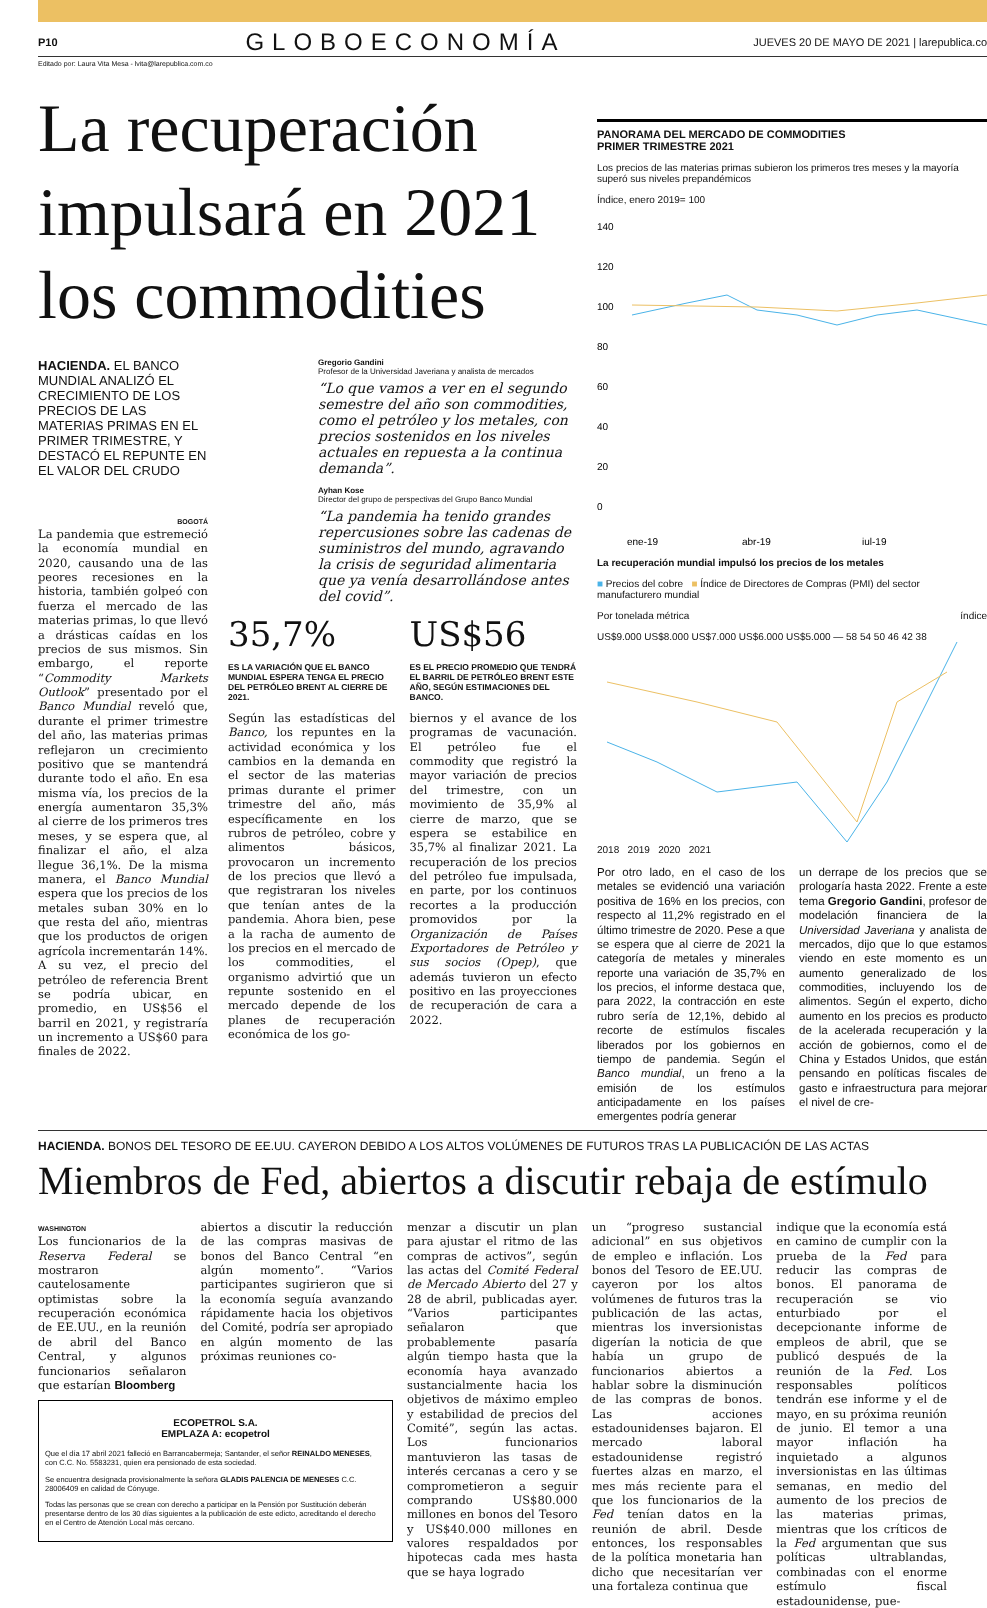P10 GLOBOECONOMÍA JUEVES 20 DE MAYO DE 2021 | larepublica.co
Editado por: Laura Vita Mesa - lvita@larepublica.com.co
La recuperación impulsará en 2021 los commodities
HACIENDA. EL BANCO MUNDIAL ANALIZÓ EL CRECIMIENTO DE LOS PRECIOS DE LAS MATERIAS PRIMAS EN EL PRIMER TRIMESTRE, Y DESTACÓ EL REPUNTE EN EL VALOR DEL CRUDO
BOGOTÁ
La pandemia que estremeció la economía mundial en 2020, causando una de las peores recesiones en la historia, también golpeó con fuerza el mercado de las materias primas, lo que llevó a drásticas caídas en los precios de sus mismos. Sin embargo, el reporte “Commodity Markets Outlook” presentado por el Banco Mundial reveló que, durante el primer trimestre del año, las materias primas reflejaron un crecimiento positivo que se mantendrá durante todo el año. En esa misma vía, los precios de la energía aumentaron 35,3% al cierre de los primeros tres meses, y se espera que, al finalizar el año, el alza llegue 36,1%. De la misma manera, el Banco Mundial espera que los precios de los metales suban 30% en lo que resta del año, mientras que los productos de origen agrícola incrementarán 14%. A su vez, el precio del petróleo de referencia Brent se podría ubicar, en promedio, en US$56 el barril en 2021, y registraría un incremento a US$60 para finales de 2022.
Gregorio Gandini
Profesor de la Universidad Javeriana y analista de mercados
“Lo que vamos a ver en el segundo semestre del año son commodities, como el petróleo y los metales, con precios sostenidos en los niveles actuales en repuesta a la continua demanda”.
Ayhan Kose
Director del grupo de perspectivas del Grupo Banco Mundial
“La pandemia ha tenido grandes repercusiones sobre las cadenas de suministros del mundo, agravando la crisis de seguridad alimentaria que ya venía desarrollándose antes del covid”.
35,7%
ES LA VARIACIÓN QUE EL BANCO MUNDIAL ESPERA TENGA EL PRECIO DEL PETRÓLEO BRENT AL CIERRE DE 2021.
US$56
ES EL PRECIO PROMEDIO QUE TENDRÁ EL BARRIL DE PETRÓLEO BRENT ESTE AÑO, SEGÚN ESTIMACIONES DEL BANCO.
Según las estadísticas del Banco, los repuntes en la actividad económica y los cambios en la demanda en el sector de las materias primas durante el primer trimestre del año, más específicamente en los rubros de petróleo, cobre y alimentos básicos, provocaron un incremento de los precios que llevó a que registraran los niveles que tenían antes de la pandemia. Ahora bien, pese a la racha de aumento de los precios en el mercado de los commodities, el organismo advirtió que un repunte sostenido en el mercado depende de los planes de recuperación económica de los go-
biernos y el avance de los programas de vacunación. El petróleo fue el commodity que registró la mayor variación de precios del trimestre, con un movimiento de 35,9% al cierre de marzo, que se espera se estabilice en 35,7% al finalizar 2021. La recuperación de los precios del petróleo fue impulsada, en parte, por los continuos recortes a la producción promovidos por la Organización de Países Exportadores de Petróleo y sus socios (Opep), que además tuvieron un efecto positivo en las proyecciones de recuperación de cara a 2022.
PANORAMA DEL MERCADO DE COMMODITIES
PRIMER TRIMESTRE 2021
Los precios de las materias primas subieron los primeros tres meses y la mayoría superó sus niveles prepandémicos
Índice, enero 2019= 100
140
120
100
80
60
40
20
0
ene-19
abr-19
jul-19
La recuperación mundial impulsó los precios de los metales
■ Precios del cobre ■ Índice de Directores de Compras (PMI) del sector manufacturero mundial
Por tonelada métrica índice
US$9.000 US$8.000 US$7.000 US$6.000 US$5.000 — 58 54 50 46 42 38
2018 2019 2020 2021
Por otro lado, en el caso de los metales se evidenció una variación positiva de 16% en los precios, con respecto al 11,2% registrado en el último trimestre de 2020. Pese a que se espera que al cierre de 2021 la categoría de metales y minerales reporte una variación de 35,7% en los precios, el informe destaca que, para 2022, la contracción en este rubro sería de 12,1%, debido al recorte de estímulos fiscales liberados por los gobiernos en tiempo de pandemia. Según el Banco mundial, un freno a la emisión de los estímulos anticipadamente en los países emergentes podría generar
un derrape de los precios que se prologaría hasta 2022. Frente a este tema Gregorio Gandini, profesor de modelación financiera de la Universidad Javeriana y analista de mercados, dijo que lo que estamos viendo en este momento es un aumento generalizado de los commodities, incluyendo los de alimentos. Según el experto, dicho aumento en los precios es producto de la acelerada recuperación y la acción de gobiernos, como el de China y Estados Unidos, que están pensando en políticas fiscales de gasto e infraestructura para mejorar el nivel de cre-
HACIENDA. BONOS DEL TESORO DE EE.UU. CAYERON DEBIDO A LOS ALTOS VOLÚMENES DE FUTUROS TRAS LA PUBLICACIÓN DE LAS ACTAS
Miembros de Fed, abiertos a discutir rebaja de estímulo
WASHINGTON
Los funcionarios de la Reserva Federal se mostraron cautelosamente optimistas sobre la recuperación económica de EE.UU., en la reunión de abril del Banco Central, y algunos funcionarios señalaron que estarían Bloomberg
abiertos a discutir la reducción de las compras masivas de bonos del Banco Central “en algún momento”. “Varios participantes sugirieron que si la economía seguía avanzando rápidamente hacia los objetivos del Comité, podría ser apropiado en algún momento de las próximas reuniones co-
ECOPETROL S.A.
EMPLAZA A: ecopetrol
Que el día 17 abril 2021 falleció en Barrancabermeja; Santander, el señor REINALDO MENESES, con C.C. No. 5583231, quien era pensionado de esta sociedad.
Se encuentra designada provisionalmente la señora GLADIS PALENCIA DE MENESES C.C. 28006409 en calidad de Cónyuge.
Todas las personas que se crean con derecho a participar en la Pensión por Sustitución deberán presentarse dentro de los 30 días siguientes a la publicación de este edicto, acreditando el derecho en el Centro de Atención Local más cercano.
menzar a discutir un plan para ajustar el ritmo de las compras de activos”, según las actas del Comité Federal de Mercado Abierto del 27 y 28 de abril, publicadas ayer. “Varios participantes señalaron que probablemente pasaría algún tiempo hasta que la economía haya avanzado sustancialmente hacia los objetivos de máximo empleo y estabilidad de precios del Comité”, según las actas. Los funcionarios mantuvieron las tasas de interés cercanas a cero y se comprometieron a seguir comprando US$80.000 millones en bonos del Tesoro y US$40.000 millones en valores respaldados por hipotecas cada mes hasta que se haya logrado
un “progreso sustancial adicional” en sus objetivos de empleo e inflación. Los bonos del Tesoro de EE.UU. cayeron por los altos volúmenes de futuros tras la publicación de las actas, mientras los inversionistas digerían la noticia de que había un grupo de funcionarios abiertos a hablar sobre la disminución de las compras de bonos. Las acciones estadounidenses bajaron. El mercado laboral estadounidense registró fuertes alzas en marzo, el mes más reciente para el que los funcionarios de la Fed tenían datos en la reunión de abril. Desde entonces, los responsables de la política monetaria han dicho que necesitarían ver una fortaleza continua que
indique que la economía está en camino de cumplir con la prueba de la Fed para reducir las compras de bonos. El panorama de recuperación se vio enturbiado por el decepcionante informe de empleos de abril, que se publicó después de la reunión de la Fed. Los responsables políticos tendrán ese informe y el de mayo, en su próxima reunión de junio. El temor a una mayor inflación ha inquietado a algunos inversionistas en las últimas semanas, en medio del aumento de los precios de las materias primas, mientras que los críticos de la Fed argumentan que sus políticas ultrablandas, combinadas con el enorme estímulo fiscal estadounidense, pue-